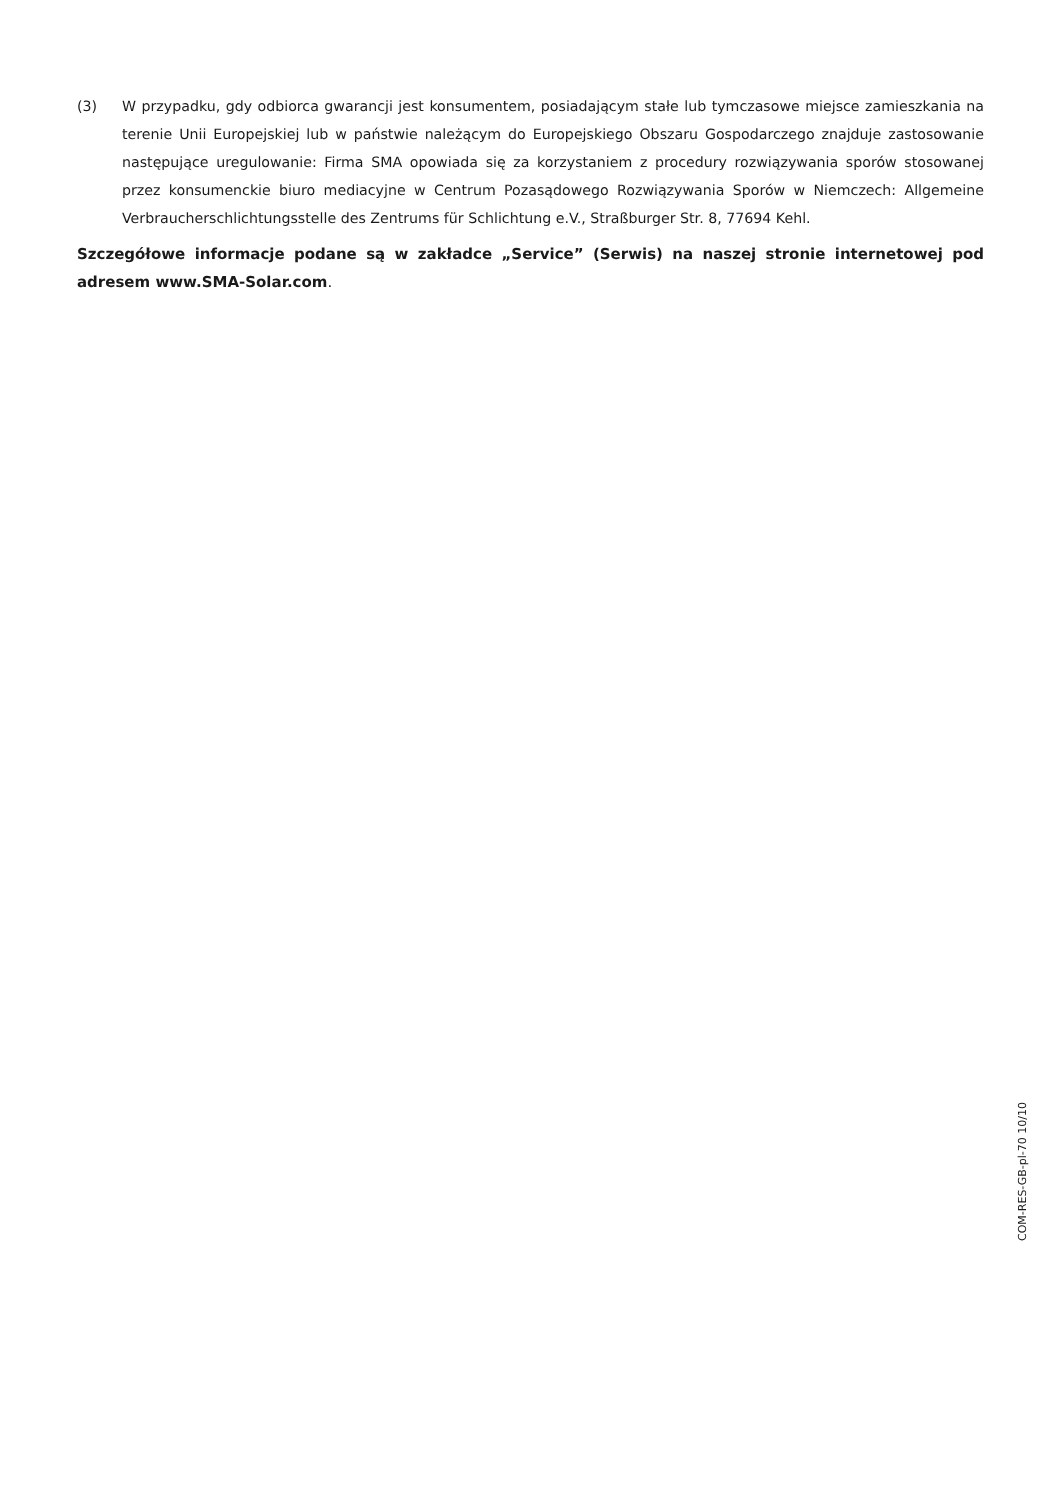(3) W przypadku, gdy odbiorca gwarancji jest konsumentem, posiadającym stałe lub tymczasowe miejsce zamieszkania na terenie Unii Europejskiej lub w państwie należącym do Europejskiego Obszaru Gospodarczego znajduje zastosowanie następujące uregulowanie: Firma SMA opowiada się za korzystaniem z procedury rozwiązywania sporów stosowanej przez konsumenckie biuro mediacyjne w Centrum Pozasądowego Rozwiązywania Sporów w Niemczech: Allgemeine Verbraucherschlichtungsstelle des Zentrums für Schlichtung e.V., Straßburger Str. 8, 77694 Kehl.
Szczegółowe informacje podane są w zakładce „Service” (Serwis) na naszej stronie internetowej pod adresem www.SMA-Solar.com.
COM-RES-GB-pl-70 10/10